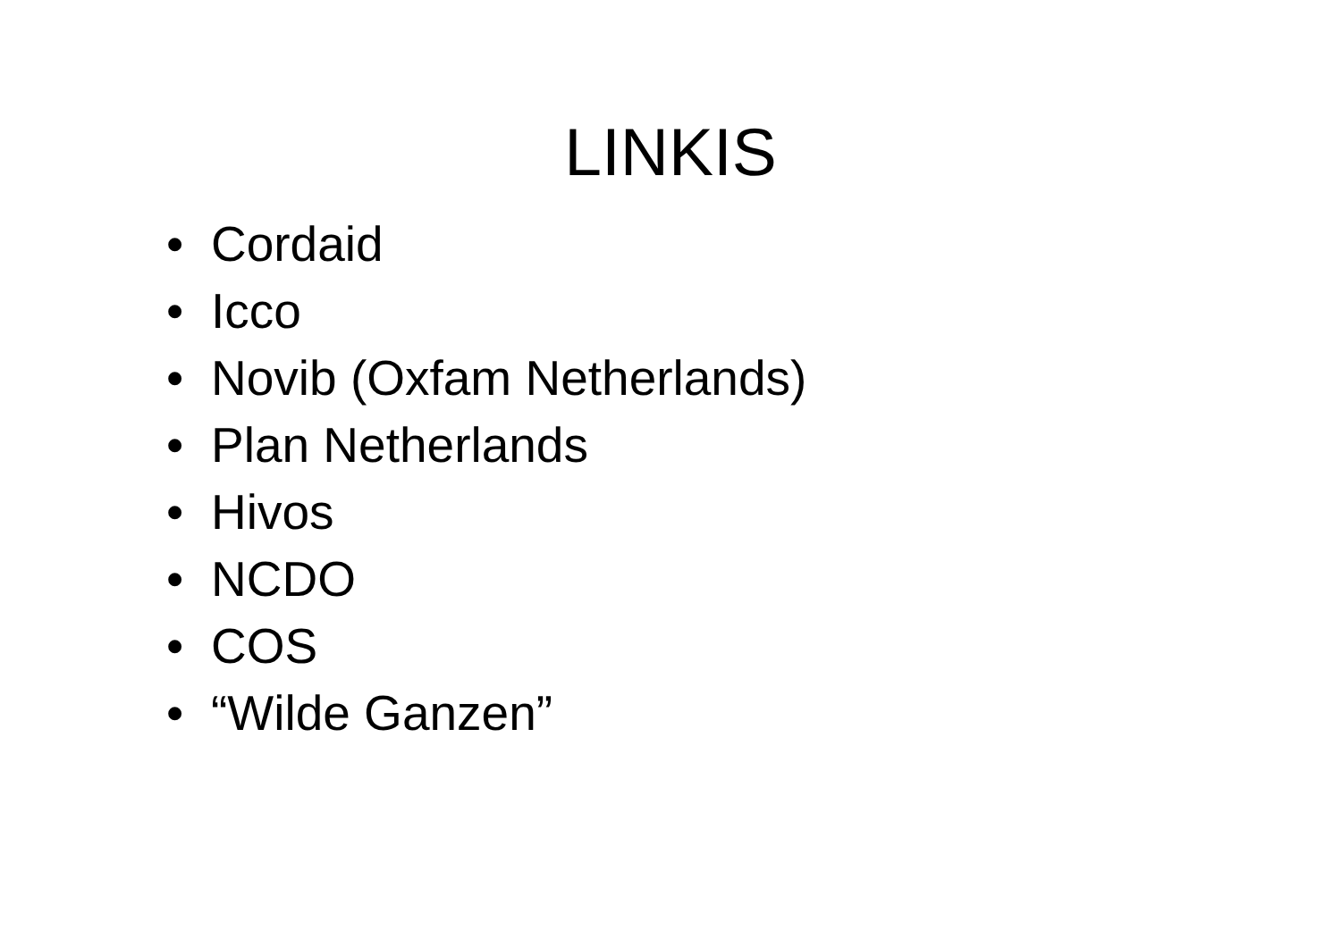LINKIS
• Cordaid
• Icco
• Novib (Oxfam Netherlands)
• Plan Netherlands
• Hivos
• NCDO
• COS
• “Wilde Ganzen”